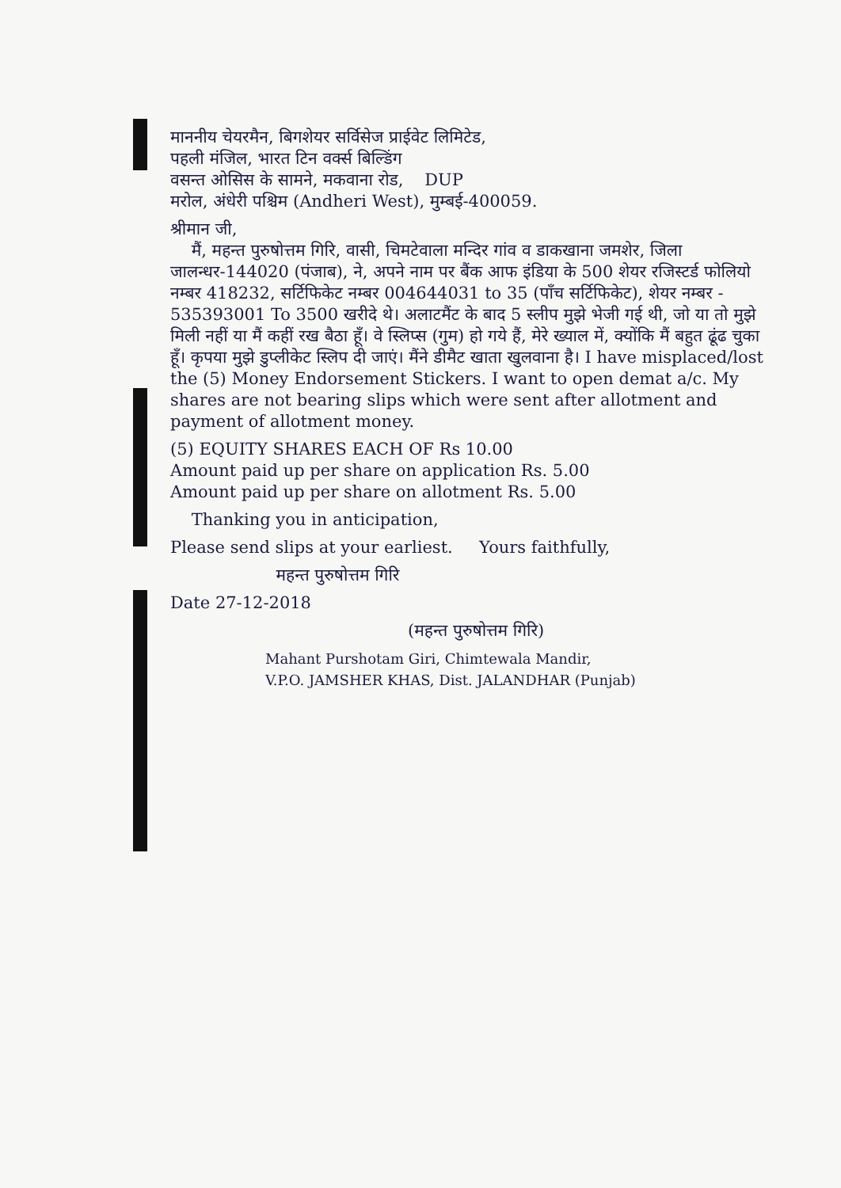माननीय चेयरमैन, बिगशेयर सर्विसेज प्राईवेट लिमिटेड,
पहली मंजिल, भारत टिन वर्क्स बिल्डिंग
वसन्त ओसिस के सामने, मकवाना रोड, DUP
मरोल, अंधेरी पश्चिम (Andheri West), मुम्बई-400059.
श्रीमान जी,
मैं, महन्त पुरुषोत्तम गिरि, वासी, चिमटेवाला मन्दिर गांव व डाकखाना जमशेर, जिला जालन्धर-144020 (पंजाब), ने, अपने नाम पर बैंक आफ इंडिया के 500 शेयर रजिस्टर्ड फोलियो नम्बर 418232, सर्टिफिकेट नम्बर 004644031 to 35 (पाँच सर्टिफिकेट), शेयर नम्बर - 535393001 To 3500 खरीदे थे। अलाटमैंट के बाद 5 स्लीप मुझे भेजी गई थी, जो या तो मुझे मिली नहीं या मैं कहीं रख बैठा हूँ। वे स्लिप्स (गुम) हो गये हैं, मेरे ख्याल में, क्योंकि मैं बहुत ढूंढ चुका हूँ। कृपया मुझे डुप्लीकेट स्लिप दी जाएं। मैंने डीमैट खाता खुलवाना है। I have misplaced/lost the (5) Money Endorsement Stickers. I want to open demat a/c. My shares are not bearing slips which were sent after allotment and payment of allotment money.
(5) EQUITY SHARES EACH OF Rs 10.00
Amount paid up per share on application Rs. 5.00
Amount paid up per share on allotment Rs. 5.00
Thanking you in anticipation,
Please send slips at your earliest. Yours faithfully,
महन्त पुरुषोत्तम गिरि
Date 27-12-2018
(महन्त पुरुषोत्तम गिरि)
Mahant Purshotam Giri, Chimtewala Mandir,
V.P.O. JAMSHER KHAS, Dist. JALANDHAR (Punjab)